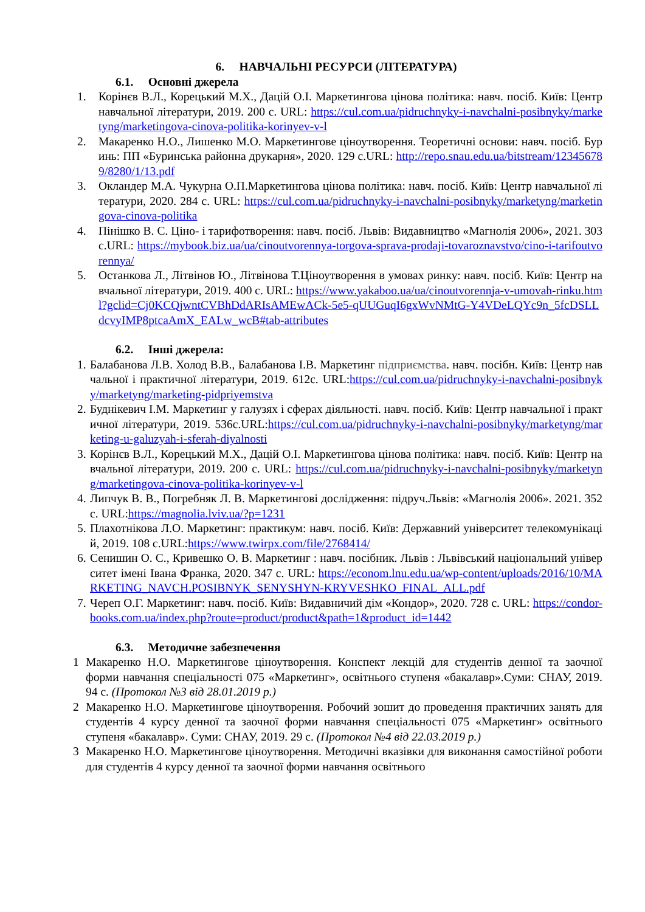6. НАВЧАЛЬНІ РЕСУРСИ (ЛІТЕРАТУРА)
6.1. Основні джерела
1. Корінєв В.Л., Корецький М.Х., Дацій О.І. Маркетингова цінова політика: навч. посіб. Київ: Центр навчальної літератури, 2019. 200 с. URL: https://cul.com.ua/pidruchnyky-i-navchalni-posibnyky/marketyng/marketingova-cinova-politika-korinyev-v-l
2. Макаренко Н.О., Лишенко М.О. Маркетингове ціноутворення. Теоретичні основи: навч. посіб. Буринь: ПП «Буринська районна друкарня», 2020. 129 с.URL: http://repo.snau.edu.ua/bitstream/123456789/8280/1/13.pdf
3. Окландер М.А. Чукурна О.П.Маркетингова цінова політика: навч. посіб. Київ: Центр навчальної літератури, 2020. 284 с. URL: https://cul.com.ua/pidruchnyky-i-navchalni-posibnyky/marketyng/marketingova-cinova-politika
4. Пінішко В. С. Ціно- і тарифотворення: навч. посіб. Львів: Видавництво «Магнолія 2006», 2021. 303с.URL: https://mybook.biz.ua/ua/cinoutvorennya-torgova-sprava-prodaji-tovaroznavstvo/cino-i-tarifoutvorennya/
5. Останкова Л., Літвінов Ю., Літвінова Т.Ціноутворення в умовах ринку: навч. посіб. Київ: Центр навчальної літератури, 2019. 400 с. URL: https://www.yakaboo.ua/ua/cinoutvorennja-v-umovah-rinku.html?gclid=Cj0KCQjwntCVBhDdARIsAMEwACk-5e5-qUUGuqI6gxWvNMtG-Y4VDeLQYc9n_5fcDSLLdcvyIMP8ptcaAmX_EALw_wcB#tab-attributes
6.2. Інші джерела:
1. Балабанова Л.В. Холод В.В., Балабанова І.В. Маркетинг підприємства. навч. посібн. Київ: Центр навчальної і практичної літератури, 2019. 612с. URL:https://cul.com.ua/pidruchnyky-i-navchalni-posibnyky/marketyng/marketing-pidpriyemstva
2. Буднікевич І.М. Маркетинг у галузях і сферах діяльності. навч. посіб. Київ: Центр навчальної і практичної літератури, 2019. 536с.URL:https://cul.com.ua/pidruchnyky-i-navchalni-posibnyky/marketyng/marketing-u-galuzyah-i-sferah-diyalnosti
3. Корінєв В.Л., Корецький М.Х., Дацій О.І. Маркетингова цінова політика: навч. посіб. Київ: Центр навчальної літератури, 2019. 200 с. URL: https://cul.com.ua/pidruchnyky-i-navchalni-posibnyky/marketyng/marketingova-cinova-politika-korinyev-v-l
4. Липчук В. В., Погребняк Л. В. Маркетингові дослідження: підруч.Львів: «Магнолія 2006». 2021. 352 с. URL:https://magnolia.lviv.ua/?p=1231
5. Плахотнікова Л.О. Маркетинг: практикум: навч. посіб. Київ: Державний університет телекомунікацій, 2019. 108 с.URL:https://www.twirpx.com/file/2768414/
6. Сенишин О. С., Кривешко О. В. Маркетинг : навч. посібник. Львів : Львівський національний університет імені Івана Франка, 2020. 347 с. URL: https://econom.lnu.edu.ua/wp-content/uploads/2016/10/MARKETING_NAVCH.POSIBNYK_SENYSHYN-KRYVESHKO_FINAL_ALL.pdf
7. Череп О.Г. Маркетинг: навч. посіб. Київ: Видавничий дім «Кондор», 2020. 728 с. URL: https://condor-books.com.ua/index.php?route=product/product&path=1&product_id=1442
6.3. Методичне забезпечення
1 Макаренко Н.О. Маркетингове ціноутворення. Конспект лекцій для студентів денної та заочної форми навчання спеціальності 075 «Маркетинг», освітнього ступеня «бакалавр».Суми: СНАУ, 2019. 94 с. (Протокол №3 від 28.01.2019 р.)
2 Макаренко Н.О. Маркетингове ціноутворення. Робочий зошит до проведення практичних занять для студентів 4 курсу денної та заочної форми навчання спеціальності 075 «Маркетинг» освітнього ступеня «бакалавр». Суми: СНАУ, 2019. 29 с. (Протокол №4 від 22.03.2019 р.)
3 Макаренко Н.О. Маркетингове ціноутворення. Методичні вказівки для виконання самостійної роботи для студентів 4 курсу денної та заочної форми навчання освітнього